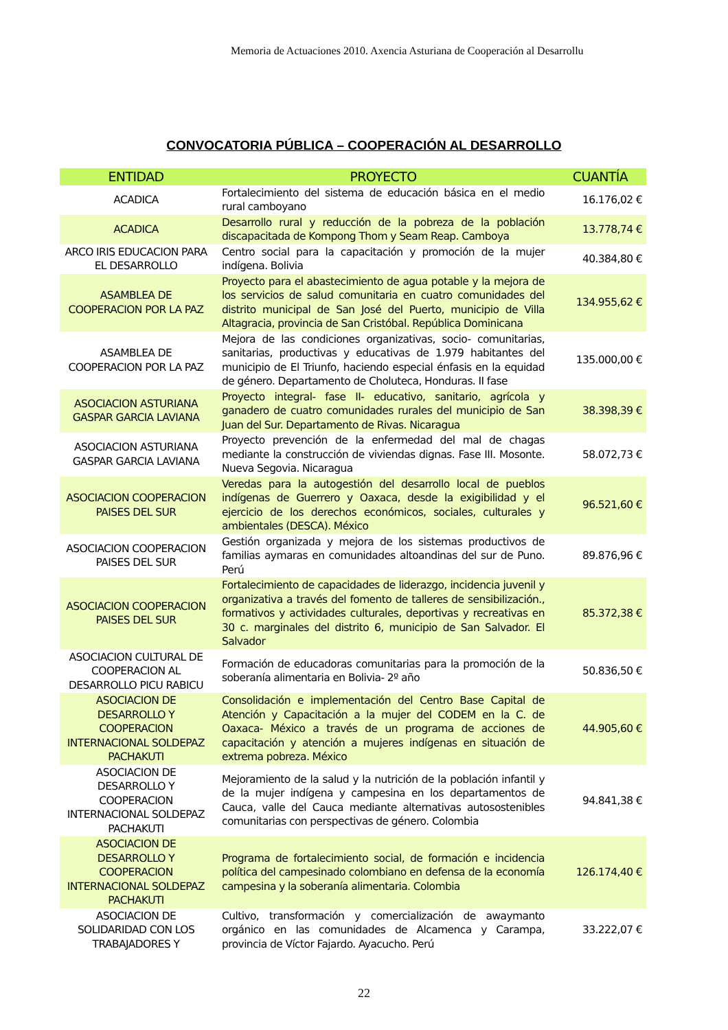Memoria de Actuaciones 2010. Axencia Asturiana de Cooperación al Desarrollu
CONVOCATORIA PÚBLICA – COOPERACIÓN AL DESARROLLO
| ENTIDAD | PROYECTO | CUANTÍA |
| --- | --- | --- |
| ACADICA | Fortalecimiento del sistema de educación básica en el medio rural camboyano | 16.176,02 € |
| ACADICA | Desarrollo rural y reducción de la pobreza de la población discapacitada de Kompong Thom y Seam Reap. Camboya | 13.778,74 € |
| ARCO IRIS EDUCACION PARA EL DESARROLLO | Centro social para la capacitación y promoción de la mujer indígena. Bolivia | 40.384,80 € |
| ASAMBLEA DE COOPERACION POR LA PAZ | Proyecto para el abastecimiento de agua potable y la mejora de los servicios de salud comunitaria en cuatro comunidades del distrito municipal de San José del Puerto, municipio de Villa Altagracia, provincia de San Cristóbal. República Dominicana | 134.955,62 € |
| ASAMBLEA DE COOPERACION POR LA PAZ | Mejora de las condiciones organizativas, socio- comunitarias, sanitarias, productivas y educativas de 1.979 habitantes del municipio de El Triunfo, haciendo especial énfasis en la equidad de género. Departamento de Choluteca, Honduras. II fase | 135.000,00 € |
| ASOCIACION ASTURIANA GASPAR GARCIA LAVIANA | Proyecto integral- fase II- educativo, sanitario, agrícola y ganadero de cuatro comunidades rurales del municipio de San Juan del Sur. Departamento de Rivas. Nicaragua | 38.398,39 € |
| ASOCIACION ASTURIANA GASPAR GARCIA LAVIANA | Proyecto prevención de la enfermedad del mal de chagas mediante la construcción de viviendas dignas. Fase III. Mosonte. Nueva Segovia. Nicaragua | 58.072,73 € |
| ASOCIACION COOPERACION PAISES DEL SUR | Veredas para la autogestión del desarrollo local de pueblos indígenas de Guerrero y Oaxaca, desde la exigibilidad y el ejercicio de los derechos económicos, sociales, culturales y ambientales (DESCA). México | 96.521,60 € |
| ASOCIACION COOPERACION PAISES DEL SUR | Gestión organizada y mejora de los sistemas productivos de familias aymaras en comunidades altoandinas del sur de Puno. Perú | 89.876,96 € |
| ASOCIACION COOPERACION PAISES DEL SUR | Fortalecimiento de capacidades de liderazgo, incidencia juvenil y organizativa a través del fomento de talleres de sensibilización., formativos y actividades culturales, deportivas y recreativas en 30 c. marginales del distrito 6, municipio de San Salvador. El Salvador | 85.372,38 € |
| ASOCIACION CULTURAL DE COOPERACION AL DESARROLLO PICU RABICU | Formación de educadoras comunitarias para la promoción de la soberanía alimentaria en Bolivia- 2º año | 50.836,50 € |
| ASOCIACION DE DESARROLLO Y COOPERACION INTERNACIONAL SOLDEPAZ PACHAKUTI | Consolidación e implementación del Centro Base Capital de Atención y Capacitación a la mujer del CODEM en la C. de Oaxaca- México a través de un programa de acciones de capacitación y atención a mujeres indígenas en situación de extrema pobreza. México | 44.905,60 € |
| ASOCIACION DE DESARROLLO Y COOPERACION INTERNACIONAL SOLDEPAZ PACHAKUTI | Mejoramiento de la salud y la nutrición de la población infantil y de la mujer indígena y campesina en los departamentos de Cauca, valle del Cauca mediante alternativas autosostenibles comunitarias con perspectivas de género. Colombia | 94.841,38 € |
| ASOCIACION DE DESARROLLO Y COOPERACION INTERNACIONAL SOLDEPAZ PACHAKUTI | Programa de fortalecimiento social, de formación e incidencia política del campesinado colombiano en defensa de la economía campesina y la soberanía alimentaria. Colombia | 126.174,40 € |
| ASOCIACION DE SOLIDARIDAD CON LOS TRABAJADORES Y | Cultivo, transformación y comercialización de awaymanto orgánico en las comunidades de Alcamenca y Carampa, provincia de Víctor Fajardo. Ayacucho. Perú | 33.222,07 € |
22